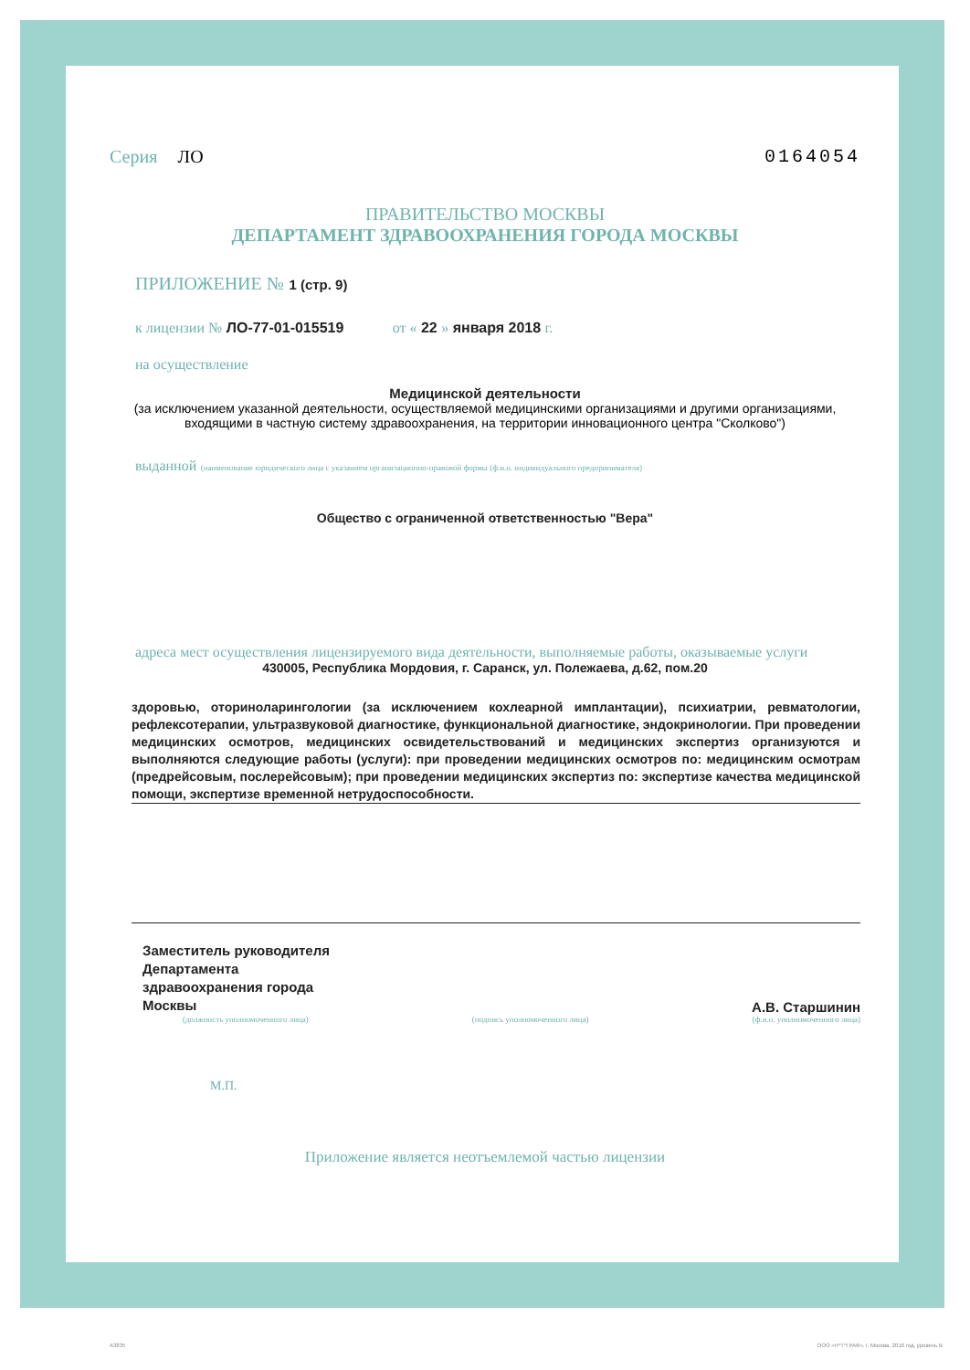Серия ЛО 0164054
ПРАВИТЕЛЬСТВО МОСКВЫ
ДЕПАРТАМЕНТ ЗДРАВООХРАНЕНИЯ ГОРОДА МОСКВЫ
ПРИЛОЖЕНИЕ № 1 (стр. 9)
к лицензии № ЛО-77-01-015519 от « 22 » января 2018 г.
на осуществление
Медицинской деятельности
(за исключением указанной деятельности, осуществляемой медицинскими организациями и другими организациями, входящими в частную систему здравоохранения, на территории инновационного центра "Сколково")
выданной (наименование юридического лица с указанием организационно-правовой формы (ф.и.о. индивидуального предпринимателя)
Общество с ограниченной ответственностью "Вера"
адреса мест осуществления лицензируемого вида деятельности, выполняемые работы, оказываемые услуги
430005, Республика Мордовия, г. Саранск, ул. Полежаева, д.62, пом.20
здоровью, оториноларингологии (за исключением кохлеарной имплантации), психиатрии, ревматологии, рефлексотерапии, ультразвуковой диагностике, функциональной диагностике, эндокринологии. При проведении медицинских осмотров, медицинских освидетельствований и медицинских экспертиз организуются и выполняются следующие работы (услуги): при проведении медицинских осмотров по: медицинским осмотрам (предрейсовым, послерейсовым); при проведении медицинских экспертиз по: экспертизе качества медицинской помощи, экспертизе временной нетрудоспособности.
Заместитель руководителя
Департамента
здравоохранения города
Москвы
А.В. Старшинин
(должность уполномоченного лица) (подпись уполномоченного лица) (ф.и.о. уполномоченного лица)
М.П.
Приложение является неотъемлемой частью лицензии
А3835 ООО «Н*Т*ГРАФ», г. Москва, 2016 год, уровень В